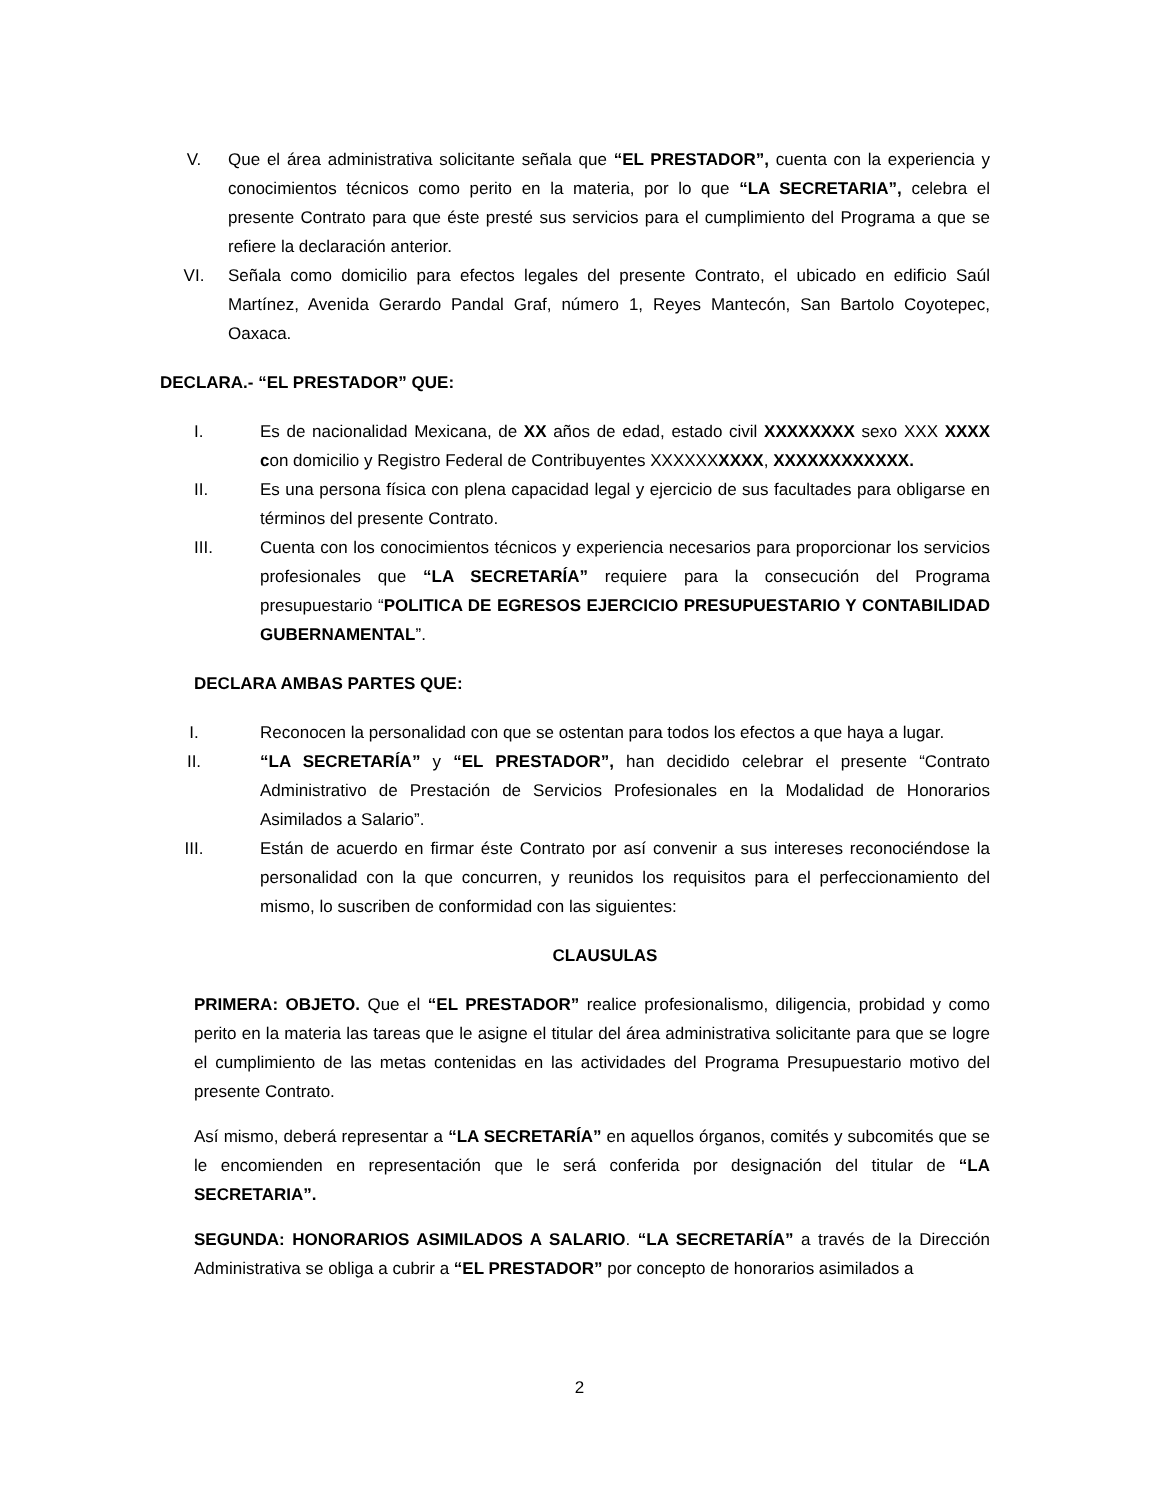V. Que el área administrativa solicitante señala que “EL PRESTADOR”, cuenta con la experiencia y conocimientos técnicos como perito en la materia, por lo que “LA SECRETARIA”, celebra el presente Contrato para que éste presté sus servicios para el cumplimiento del Programa a que se refiere la declaración anterior.
VI. Señala como domicilio para efectos legales del presente Contrato, el ubicado en edificio Saúl Martínez, Avenida Gerardo Pandal Graf, número 1, Reyes Mantecón, San Bartolo Coyotepec, Oaxaca.
DECLARA.- “EL PRESTADOR” QUE:
I. Es de nacionalidad Mexicana, de XX años de edad, estado civil XXXXXXXX sexo XXX XXXX con domicilio y Registro Federal de Contribuyentes XXXXXXXXXX, XXXXXXXXXXXX.
II. Es una persona física con plena capacidad legal y ejercicio de sus facultades para obligarse en términos del presente Contrato.
III. Cuenta con los conocimientos técnicos y experiencia necesarios para proporcionar los servicios profesionales que “LA SECRETARÍA” requiere para la consecución del Programa presupuestario “POLITICA DE EGRESOS EJERCICIO PRESUPUESTARIO Y CONTABILIDAD GUBERNAMENTAL”.
DECLARA AMBAS PARTES QUE:
I. Reconocen la personalidad con que se ostentan para todos los efectos a que haya a lugar.
II. “LA SECRETARÍA” y “EL PRESTADOR”, han decidido celebrar el presente “Contrato Administrativo de Prestación de Servicios Profesionales en la Modalidad de Honorarios Asimilados a Salario”.
III. Están de acuerdo en firmar éste Contrato por así convenir a sus intereses reconociéndose la personalidad con la que concurren, y reunidos los requisitos para el perfeccionamiento del mismo, lo suscriben de conformidad con las siguientes:
CLAUSULAS
PRIMERA: OBJETO. Que el “EL PRESTADOR” realice profesionalismo, diligencia, probidad y como perito en la materia las tareas que le asigne el titular del área administrativa solicitante para que se logre el cumplimiento de las metas contenidas en las actividades del Programa Presupuestario motivo del presente Contrato.
Así mismo, deberá representar a “LA SECRETARÍA” en aquellos órganos, comités y subcomités que se le encomienden en representación que le será conferida por designación del titular de “LA SECRETARIA”.
SEGUNDA: HONORARIOS ASIMILADOS A SALARIO. “LA SECRETARÍA” a través de la Dirección Administrativa se obliga a cubrir a “EL PRESTADOR” por concepto de honorarios asimilados a
2